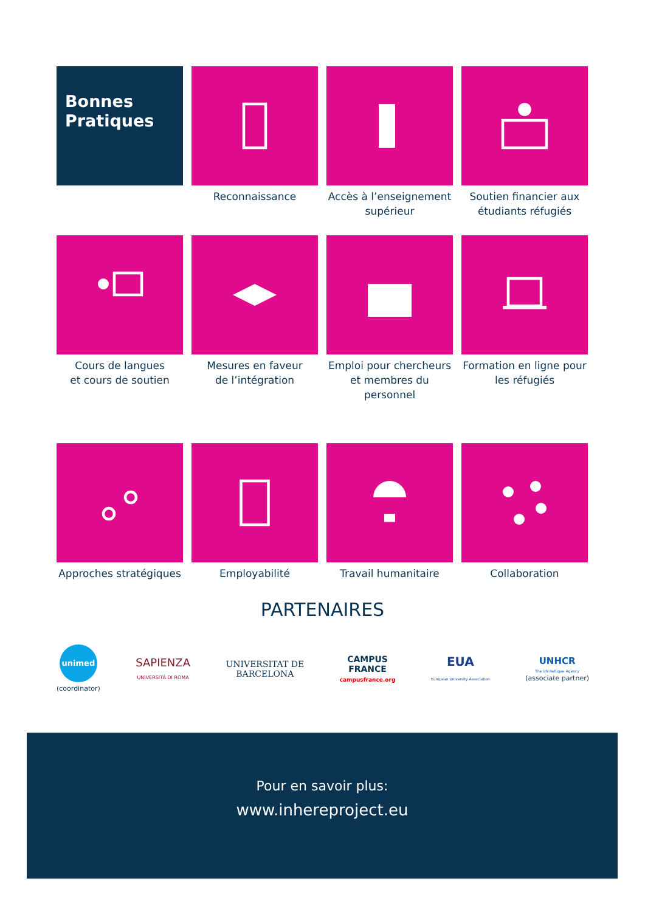Bonnes
Pratiques
Reconnaissance
Accès à l’enseignement supérieur
Soutien financier aux étudiants réfugiés
Cours de langues
et cours de soutien
Mesures en faveur
de l’intégration
Emploi pour chercheurs et membres du personnel
Formation en ligne pour les réfugiés
Approches stratégiques
Employabilité
Travail humanitaire
Collaboration
PARTENAIRES
unimed
(coordinator)
SAPIENZA
UNIVERSITÀ DI ROMA
UNIVERSITAT DE
BARCELONA
CAMPUS
FRANCE
campusfrance.org
EUA
European University Association
UNHCR
The UN Refugee Agency
(associate partner)
Pour en savoir plus:
www.inhereproject.eu